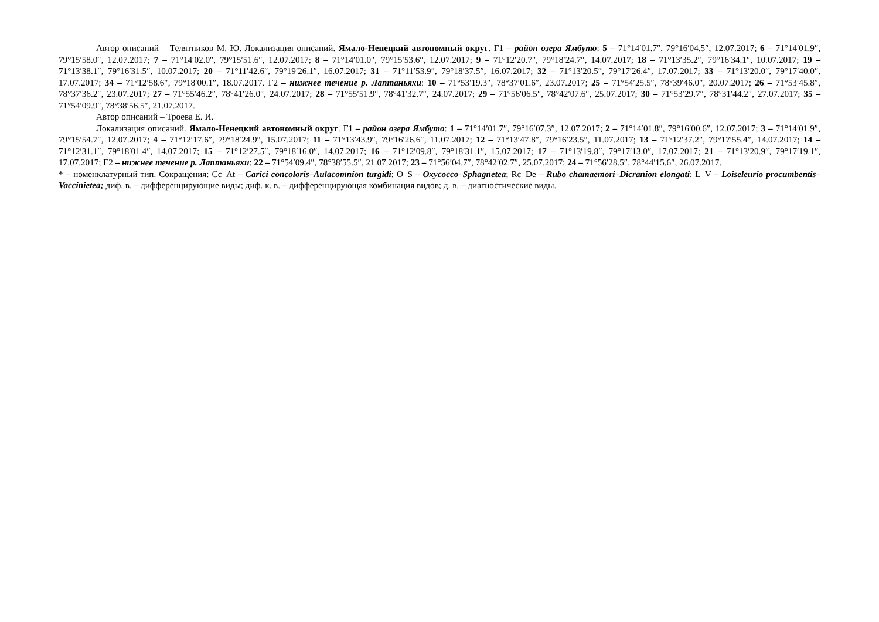Автор описаний – Телятников М. Ю. Локализация описаний. Ямало-Ненецкий автономный округ. Г1 – район озера Ямбуто: 5 – 71°14′01.7″, 79°16′04.5″, 12.07.2017; 6 – 71°14′01.9″, 79°15′58.0″, 12.07.2017; 7 – 71°14′02.0″, 79°15′51.6″, 12.07.2017; 8 – 71°14′01.0″, 79°15′53.6″, 12.07.2017; 9 – 71°12′20.7″, 79°18′24.7″, 14.07.2017; 18 – 71°13′35.2″, 79°16′34.1″, 10.07.2017; 19 – 71°13′38.1″, 79°16′31.5″, 10.07.2017; 20 – 71°11′42.6″, 79°19′26.1″, 16.07.2017; 31 – 71°11′53.9″, 79°18′37.5″, 16.07.2017; 32 – 71°13′20.5″, 79°17′26.4″, 17.07.2017; 33 – 71°13′20.0″, 79°17′40.0″, 17.07.2017; 34 – 71°12′58.6″, 79°18′00.1″, 18.07.2017. Г2 – нижнее течение р. Лаптаньяхи: 10 – 71°53′19.3″, 78°37′01.6″, 23.07.2017; 25 – 71°54′25.5″, 78°39′46.0″, 20.07.2017; 26 – 71°53′45.8″, 78°37′36.2″, 23.07.2017; 27 – 71°55′46.2″, 78°41′26.0″, 24.07.2017; 28 – 71°55′51.9″, 78°41′32.7″, 24.07.2017; 29 – 71°56′06.5″, 78°42′07.6″, 25.07.2017; 30 – 71°53′29.7″, 78°31′44.2″, 27.07.2017; 35 – 71°54′09.9″, 78°38′56.5″, 21.07.2017.
Автор описаний – Троева Е. И.
Локализация описаний. Ямало-Ненецкий автономный округ. Г1 – район озера Ямбуто: 1 – 71°14′01.7″, 79°16′07.3″, 12.07.2017; 2 – 71°14′01.8″, 79°16′00.6″, 12.07.2017; 3 – 71°14′01.9″, 79°15′54.7″, 12.07.2017; 4 – 71°12′17.6″, 79°18′24.9″, 15.07.2017; 11 – 71°13′43.9″, 79°16′26.6″, 11.07.2017; 12 – 71°13′47.8″, 79°16′23.5″, 11.07.2017; 13 – 71°12′37.2″, 79°17′55.4″, 14.07.2017; 14 – 71°12′31.1″, 79°18′01.4″, 14.07.2017; 15 – 71°12′27.5″, 79°18′16.0″, 14.07.2017; 16 – 71°12′09.8″, 79°18′31.1″, 15.07.2017; 17 – 71°13′19.8″, 79°17′13.0″, 17.07.2017; 21 – 71°13′20.9″, 79°17′19.1″, 17.07.2017; Г2 – нижнее течение р. Лаптаньяхи: 22 – 71°54′09.4″, 78°38′55.5″, 21.07.2017; 23 – 71°56′04.7″, 78°42′02.7″, 25.07.2017; 24 – 71°56′28.5″, 78°44′15.6″, 26.07.2017.
* – номенклатурный тип. Сокращения: Cc–At – Carici concoloris–Aulacomnion turgidi; O–S – Oxycocco–Sphagnetea; Rc–De – Rubo chamaemori–Dicranion elongati; L–V – Loiseleurio procumbentis–Vaccinietea; диф. в. – дифференцирующие виды; диф. к. в. – дифференцирующая комбинация видов; д. в. – диагностические виды.